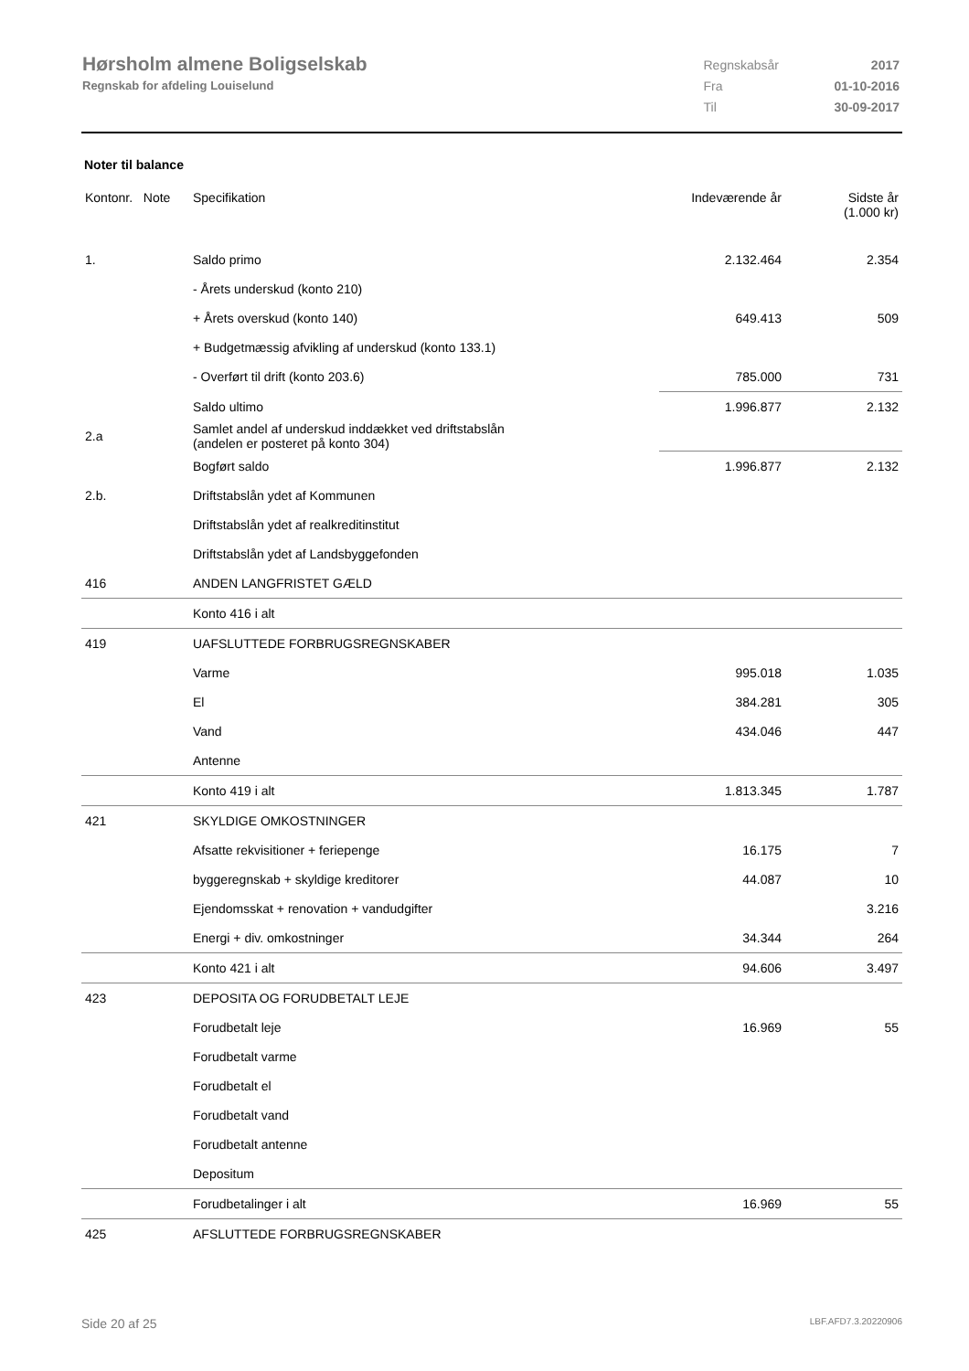Hørsholm almene Boligselskab
Regnskab for afdeling Louiselund
| Regnskabsår | 2017 |
| Fra | 01-10-2016 |
| Til | 30-09-2017 |
Noter til balance
| Kontonr. Note | Specifikation | Indeværende år | Sidste år (1.000 kr) |
| --- | --- | --- | --- |
| 1. | Saldo primo | 2.132.464 | 2.354 |
| | - Årets underskud (konto 210) | | |
| | + Årets overskud (konto 140) | 649.413 | 509 |
| | + Budgetmæssig afvikling af underskud (konto 133.1) | | |
| | - Overført til drift (konto 203.6) | 785.000 | 731 |
| | Saldo ultimo | 1.996.877 | 2.132 |
| 2.a | Samlet andel af underskud inddækket ved driftstabslån (andelen er posteret på konto 304) | | |
| | Bogført saldo | 1.996.877 | 2.132 |
| 2.b. | Driftstabslån ydet af Kommunen | | |
| | Driftstabslån ydet af realkreditinstitut | | |
| | Driftstabslån ydet af Landsbyggefonden | | |
| 416 | ANDEN LANGFRISTET GÆLD | | |
| | Konto 416 i alt | | |
| 419 | UAFSLUTTEDE FORBRUGSREGNSKABER | | |
| | Varme | 995.018 | 1.035 |
| | El | 384.281 | 305 |
| | Vand | 434.046 | 447 |
| | Antenne | | |
| | Konto 419 i alt | 1.813.345 | 1.787 |
| 421 | SKYLDIGE OMKOSTNINGER | | |
| | Afsatte rekvisitioner + feriepenge | 16.175 | 7 |
| | byggeregnskab + skyldige kreditorer | 44.087 | 10 |
| | Ejendomsskat + renovation + vandudgifter | | 3.216 |
| | Energi + div. omkostninger | 34.344 | 264 |
| | Konto 421 i alt | 94.606 | 3.497 |
| 423 | DEPOSITA OG FORUDBETALT LEJE | | |
| | Forudbetalt leje | 16.969 | 55 |
| | Forudbetalt varme | | |
| | Forudbetalt el | | |
| | Forudbetalt vand | | |
| | Forudbetalt antenne | | |
| | Depositum | | |
| | Forudbetalinger i alt | 16.969 | 55 |
| 425 | AFSLUTTEDE FORBRUGSREGNSKABER | | |
Side 20 af 25 LBF.AFD7.3.20220906